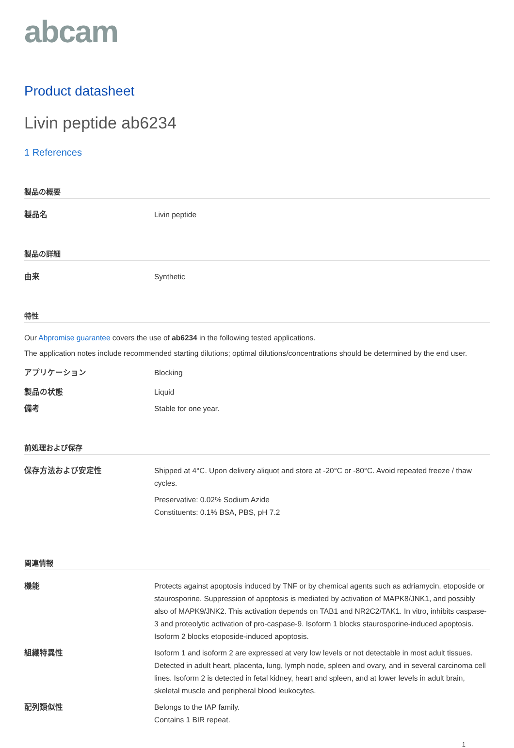abcam
Product datasheet
Livin peptide ab6234
1 References
製品の概要
製品名 Livin peptide
製品の詳細
由来 Synthetic
特性
Our Abpromise guarantee covers the use of ab6234 in the following tested applications.
The application notes include recommended starting dilutions; optimal dilutions/concentrations should be determined by the end user.
アプリケーション Blocking
製品の状態 Liquid
備考 Stable for one year.
前処理および保存
保存方法および安定性 Shipped at 4°C. Upon delivery aliquot and store at -20°C or -80°C. Avoid repeated freeze / thaw cycles.
Preservative: 0.02% Sodium Azide
Constituents: 0.1% BSA, PBS, pH 7.2
関連情報
機能 Protects against apoptosis induced by TNF or by chemical agents such as adriamycin, etoposide or staurosporine. Suppression of apoptosis is mediated by activation of MAPK8/JNK1, and possibly also of MAPK9/JNK2. This activation depends on TAB1 and NR2C2/TAK1. In vitro, inhibits caspase-3 and proteolytic activation of pro-caspase-9. Isoform 1 blocks staurosporine-induced apoptosis. Isoform 2 blocks etoposide-induced apoptosis.
組織特異性 Isoform 1 and isoform 2 are expressed at very low levels or not detectable in most adult tissues. Detected in adult heart, placenta, lung, lymph node, spleen and ovary, and in several carcinoma cell lines. Isoform 2 is detected in fetal kidney, heart and spleen, and at lower levels in adult brain, skeletal muscle and peripheral blood leukocytes.
配列類似性 Belongs to the IAP family.
Contains 1 BIR repeat.
1